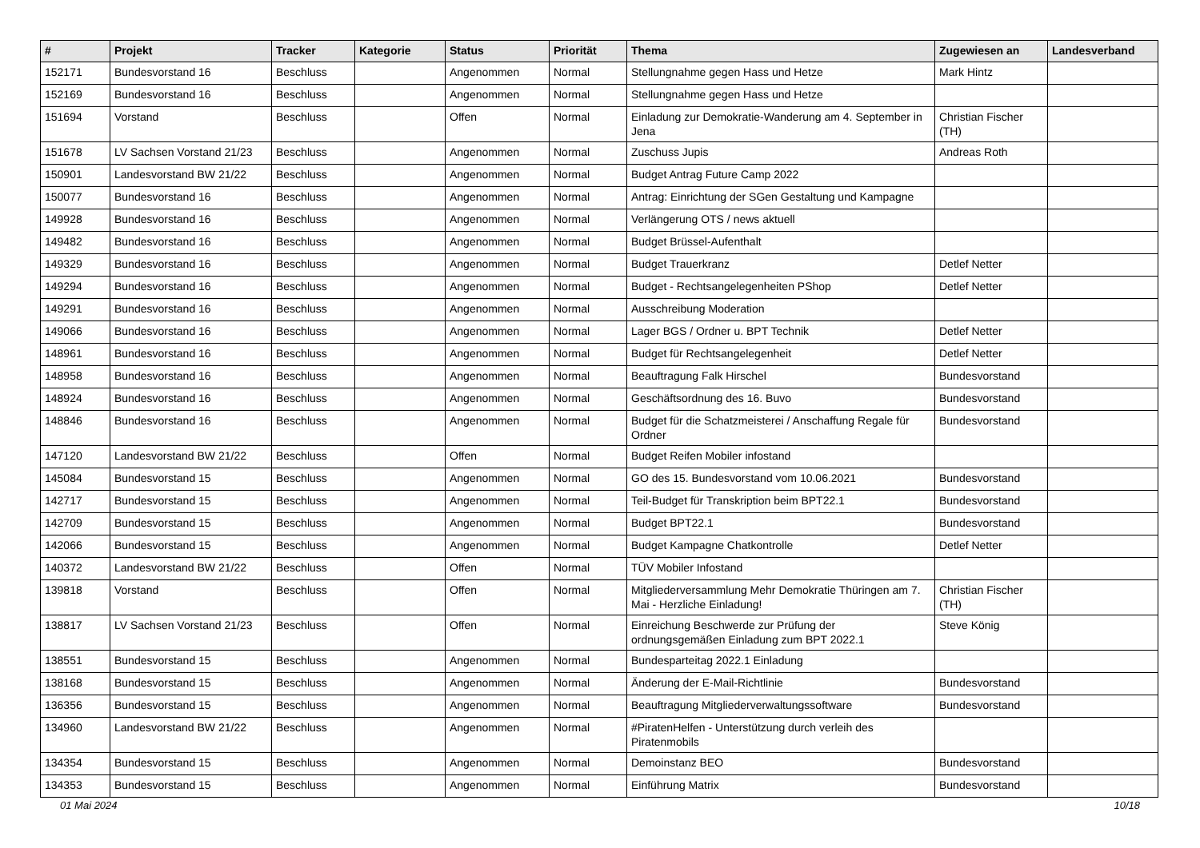| # | Projekt | Tracker | Kategorie | Status | Priorität | Thema | Zugewiesen an | Landesverband |
| --- | --- | --- | --- | --- | --- | --- | --- | --- |
| 152171 | Bundesvorstand 16 | Beschluss | | Angenommen | Normal | Stellungnahme gegen Hass und Hetze | Mark Hintz | |
| 152169 | Bundesvorstand 16 | Beschluss | | Angenommen | Normal | Stellungnahme gegen Hass und Hetze | | |
| 151694 | Vorstand | Beschluss | | Offen | Normal | Einladung zur Demokratie-Wanderung am 4. September in Jena | Christian Fischer (TH) | |
| 151678 | LV Sachsen Vorstand 21/23 | Beschluss | | Angenommen | Normal | Zuschuss Jupis | Andreas Roth | |
| 150901 | Landesvorstand BW 21/22 | Beschluss | | Angenommen | Normal | Budget Antrag Future Camp 2022 | | |
| 150077 | Bundesvorstand 16 | Beschluss | | Angenommen | Normal | Antrag: Einrichtung der SGen Gestaltung und Kampagne | | |
| 149928 | Bundesvorstand 16 | Beschluss | | Angenommen | Normal | Verlängerung OTS / news aktuell | | |
| 149482 | Bundesvorstand 16 | Beschluss | | Angenommen | Normal | Budget Brüssel-Aufenthalt | | |
| 149329 | Bundesvorstand 16 | Beschluss | | Angenommen | Normal | Budget Trauerkranz | Detlef Netter | |
| 149294 | Bundesvorstand 16 | Beschluss | | Angenommen | Normal | Budget - Rechtsangelegenheiten PShop | Detlef Netter | |
| 149291 | Bundesvorstand 16 | Beschluss | | Angenommen | Normal | Ausschreibung Moderation | | |
| 149066 | Bundesvorstand 16 | Beschluss | | Angenommen | Normal | Lager BGS / Ordner u. BPT Technik | Detlef Netter | |
| 148961 | Bundesvorstand 16 | Beschluss | | Angenommen | Normal | Budget für Rechtsangelegenheit | Detlef Netter | |
| 148958 | Bundesvorstand 16 | Beschluss | | Angenommen | Normal | Beauftragung Falk Hirschel | Bundesvorstand | |
| 148924 | Bundesvorstand 16 | Beschluss | | Angenommen | Normal | Geschäftsordnung des 16. Buvo | Bundesvorstand | |
| 148846 | Bundesvorstand 16 | Beschluss | | Angenommen | Normal | Budget für die Schatzmeisterei / Anschaffung Regale für Ordner | Bundesvorstand | |
| 147120 | Landesvorstand BW 21/22 | Beschluss | | Offen | Normal | Budget Reifen Mobiler infostand | | |
| 145084 | Bundesvorstand 15 | Beschluss | | Angenommen | Normal | GO des 15. Bundesvorstand vom 10.06.2021 | Bundesvorstand | |
| 142717 | Bundesvorstand 15 | Beschluss | | Angenommen | Normal | Teil-Budget für Transkription beim BPT22.1 | Bundesvorstand | |
| 142709 | Bundesvorstand 15 | Beschluss | | Angenommen | Normal | Budget BPT22.1 | Bundesvorstand | |
| 142066 | Bundesvorstand 15 | Beschluss | | Angenommen | Normal | Budget Kampagne Chatkontrolle | Detlef Netter | |
| 140372 | Landesvorstand BW 21/22 | Beschluss | | Offen | Normal | TÜV Mobiler Infostand | | |
| 139818 | Vorstand | Beschluss | | Offen | Normal | Mitgliederversammlung Mehr Demokratie Thüringen am 7. Mai - Herzliche Einladung! | Christian Fischer (TH) | |
| 138817 | LV Sachsen Vorstand 21/23 | Beschluss | | Offen | Normal | Einreichung Beschwerde zur Prüfung der ordnungsgemäßen Einladung zum BPT 2022.1 | Steve König | |
| 138551 | Bundesvorstand 15 | Beschluss | | Angenommen | Normal | Bundesparteitag 2022.1 Einladung | | |
| 138168 | Bundesvorstand 15 | Beschluss | | Angenommen | Normal | Änderung der E-Mail-Richtlinie | Bundesvorstand | |
| 136356 | Bundesvorstand 15 | Beschluss | | Angenommen | Normal | Beauftragung Mitgliederverwaltungssoftware | Bundesvorstand | |
| 134960 | Landesvorstand BW 21/22 | Beschluss | | Angenommen | Normal | #PiratenHelfen - Unterstützung durch verleih des Piratenmobils | | |
| 134354 | Bundesvorstand 15 | Beschluss | | Angenommen | Normal | Demoinstanz BEO | Bundesvorstand | |
| 134353 | Bundesvorstand 15 | Beschluss | | Angenommen | Normal | Einführung Matrix | Bundesvorstand | |
01 Mai 2024 10/18